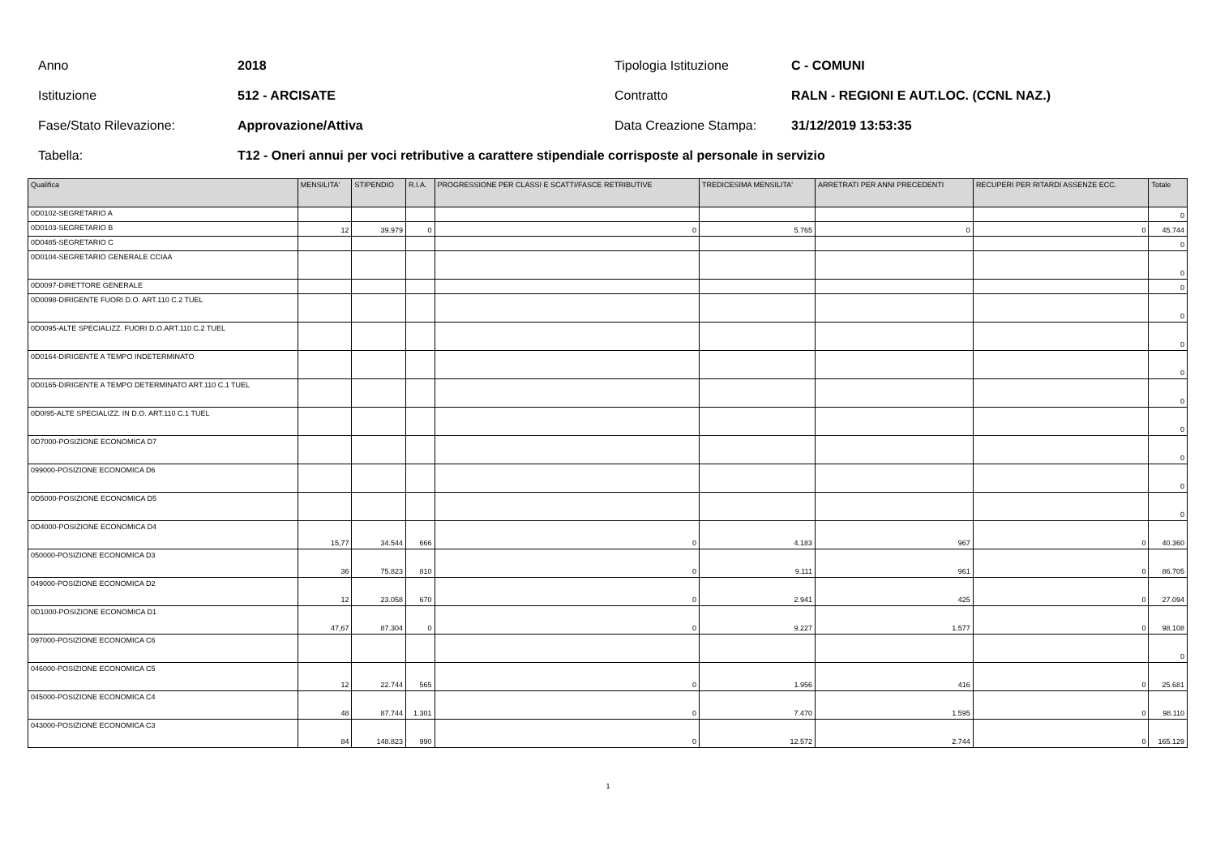Anno 2018 Tipologia Istituzione C - COMUNI
Istituzione 512 - ARCISATE Contratto RALN - REGIONI E AUT.LOC. (CCNL NAZ.)
Fase/Stato Rilevazione: Approvazione/Attiva Data Creazione Stampa: 31/12/2019 13:53:35
Tabella: T12 - Oneri annui per voci retributive a carattere stipendiale corrisposte al personale in servizio
| Qualifica | MENSILITA' | STIPENDIO | R.I.A. | PROGRESSIONE PER CLASSI E SCATTI/FASCE RETRIBUTIVE | TREDICESIMA MENSILITA' | ARRETRATI PER ANNI PRECEDENTI | RECUPERI PER RITARDI ASSENZE ECC. | Totale |
| --- | --- | --- | --- | --- | --- | --- | --- | --- |
| 0D0102-SEGRETARIO A | | | | | | | | 0 |
| 0D0103-SEGRETARIO B | 12 | 39.979 | 0 | 0 | 5.765 | 0 | 0 | 45.744 |
| 0D0485-SEGRETARIO C | | | | | | | | 0 |
| 0D0104-SEGRETARIO GENERALE CCIAA | | | | | | | | 0 |
| 0D0097-DIRETTORE GENERALE | | | | | | | | 0 |
| 0D0098-DIRIGENTE FUORI D.O. ART.110 C.2 TUEL | | | | | | | | 0 |
| 0D0095-ALTE SPECIALIZZ. FUORI D.O.ART.110 C.2 TUEL | | | | | | | | 0 |
| 0D0164-DIRIGENTE A TEMPO INDETERMINATO | | | | | | | | 0 |
| 0D0165-DIRIGENTE A TEMPO DETERMINATO ART.110 C.1 TUEL | | | | | | | | 0 |
| 0D0I95-ALTE SPECIALIZZ. IN D.O. ART.110 C.1 TUEL | | | | | | | | 0 |
| 0D7000-POSIZIONE ECONOMICA D7 | | | | | | | | 0 |
| 099000-POSIZIONE ECONOMICA D6 | | | | | | | | 0 |
| 0D5000-POSIZIONE ECONOMICA D5 | | | | | | | | 0 |
| 0D4000-POSIZIONE ECONOMICA D4 | 15,77 | 34.544 | 666 | 0 | 4.183 | 967 | 0 | 40.360 |
| 050000-POSIZIONE ECONOMICA D3 | 36 | 75.823 | 810 | 0 | 9.111 | 961 | 0 | 86.705 |
| 049000-POSIZIONE ECONOMICA D2 | 12 | 23.058 | 670 | 0 | 2.941 | 425 | 0 | 27.094 |
| 0D1000-POSIZIONE ECONOMICA D1 | 47,67 | 87.304 | 0 | 0 | 9.227 | 1.577 | 0 | 98.108 |
| 097000-POSIZIONE ECONOMICA C6 | | | | | | | | 0 |
| 046000-POSIZIONE ECONOMICA C5 | 12 | 22.744 | 565 | 0 | 1.956 | 416 | 0 | 25.681 |
| 045000-POSIZIONE ECONOMICA C4 | 48 | 87.744 | 1.301 | 0 | 7.470 | 1.595 | 0 | 98.110 |
| 043000-POSIZIONE ECONOMICA C3 | 84 | 148.823 | 990 | 0 | 12.572 | 2.744 | 0 | 165.129 |
1